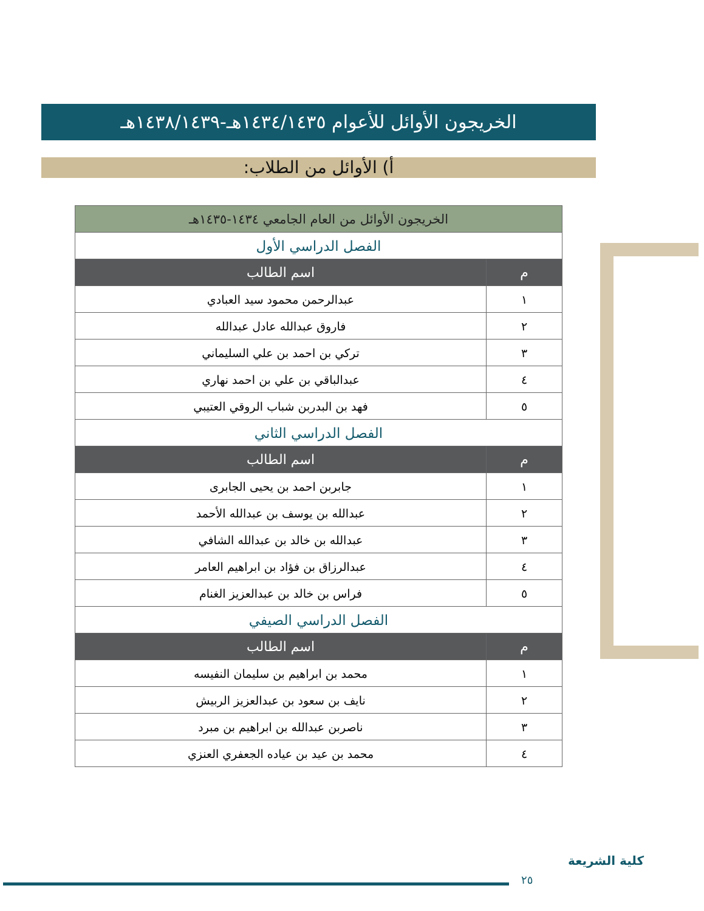الخريجون الأوائل للأعوام ١٤٣٤/١٤٣٥هـ-١٤٣٨/١٤٣٩هـ
أ) الأوائل من الطلاب:
| الخريجون الأوائل من العام الجامعي ١٤٣٤-١٤٣٥هـ | |
| --- | --- |
| الفصل الدراسي الأول | |
| م | اسم الطالب |
| ١ | عبدالرحمن محمود سيد العبادي |
| ٢ | فاروق عبدالله عادل عبدالله |
| ٣ | تركي بن احمد بن علي السليماني |
| ٤ | عبدالباقي بن علي بن احمد نهاري |
| ٥ | فهد بن البدربن شباب الروقي العتيبي |
| الفصل الدراسي الثاني | |
| م | اسم الطالب |
| ١ | جابربن احمد بن يحيى الجابرى |
| ٢ | عبدالله بن يوسف بن عبدالله الأحمد |
| ٣ | عبدالله بن خالد بن عبدالله الشافي |
| ٤ | عبدالرزاق بن فؤاد بن ابراهيم العامر |
| ٥ | فراس بن خالد بن عبدالعزيز الغنام |
| الفصل الدراسي الصيفي | |
| م | اسم الطالب |
| ١ | محمد بن ابراهيم بن سليمان النفيسه |
| ٢ | نايف بن سعود بن عبدالعزيز الربيش |
| ٣ | ناصربن عبدالله بن ابراهيم بن مبرد |
| ٤ | محمد بن عيد بن عياده الجعفري العنزي |
٢٥
كلية الشريعة